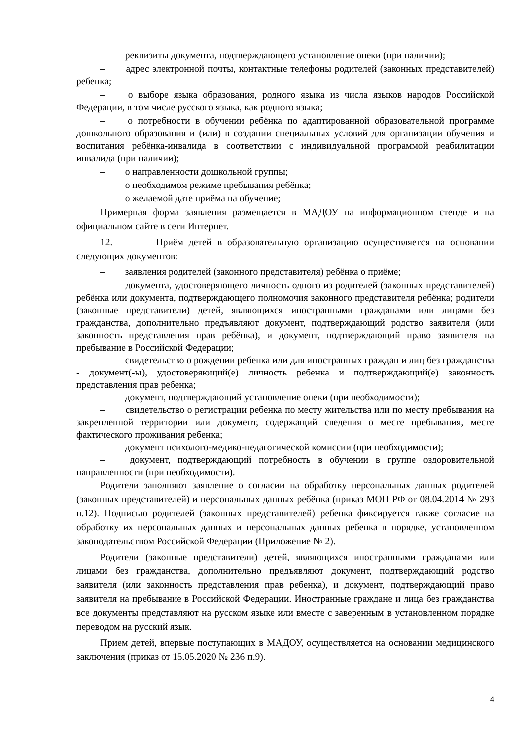– реквизиты документа, подтверждающего установление опеки (при наличии);
– адрес электронной почты, контактные телефоны родителей (законных представителей) ребенка;
– о выборе языка образования, родного языка из числа языков народов Российской Федерации, в том числе русского языка, как родного языка;
– о потребности в обучении ребёнка по адаптированной образовательной программе дошкольного образования и (или) в создании специальных условий для организации обучения и воспитания ребёнка-инвалида в соответствии с индивидуальной программой реабилитации инвалида (при наличии);
– о направленности дошкольной группы;
– о необходимом режиме пребывания ребёнка;
– о желаемой дате приёма на обучение;
Примерная форма заявления размещается в МАДОУ на информационном стенде и на официальном сайте в сети Интернет.
12. Приём детей в образовательную организацию осуществляется на основании следующих документов:
– заявления родителей (законного представителя) ребёнка о приёме;
– документа, удостоверяющего личность одного из родителей (законных представителей) ребёнка или документа, подтверждающего полномочия законного представителя ребёнка; родители (законные представители) детей, являющихся иностранными гражданами или лицами без гражданства, дополнительно предъявляют документ, подтверждающий родство заявителя (или законность представления прав ребёнка), и документ, подтверждающий право заявителя на пребывание в Российской Федерации;
– свидетельство о рождении ребенка или для иностранных граждан и лиц без гражданства - документ(-ы), удостоверяющий(е) личность ребенка и подтверждающий(е) законность представления прав ребенка;
– документ, подтверждающий установление опеки (при необходимости);
– свидетельство о регистрации ребенка по месту жительства или по месту пребывания на закрепленной территории или документ, содержащий сведения о месте пребывания, месте фактического проживания ребенка;
– документ психолого-медико-педагогической комиссии (при необходимости);
– документ, подтверждающий потребность в обучении в группе оздоровительной направленности (при необходимости).
Родители заполняют заявление о согласии на обработку персональных данных родителей (законных представителей) и персональных данных ребёнка (приказ МОН РФ от 08.04.2014 № 293 п.12). Подписью родителей (законных представителей) ребенка фиксируется также согласие на обработку их персональных данных и персональных данных ребенка в порядке, установленном законодательством Российской Федерации (Приложение № 2).
Родители (законные представители) детей, являющихся иностранными гражданами или лицами без гражданства, дополнительно предъявляют документ, подтверждающий родство заявителя (или законность представления прав ребенка), и документ, подтверждающий право заявителя на пребывание в Российской Федерации. Иностранные граждане и лица без гражданства все документы представляют на русском языке или вместе с заверенным в установленном порядке переводом на русский язык.
Прием детей, впервые поступающих в МАДОУ, осуществляется на основании медицинского заключения (приказ от 15.05.2020 № 236 п.9).
4